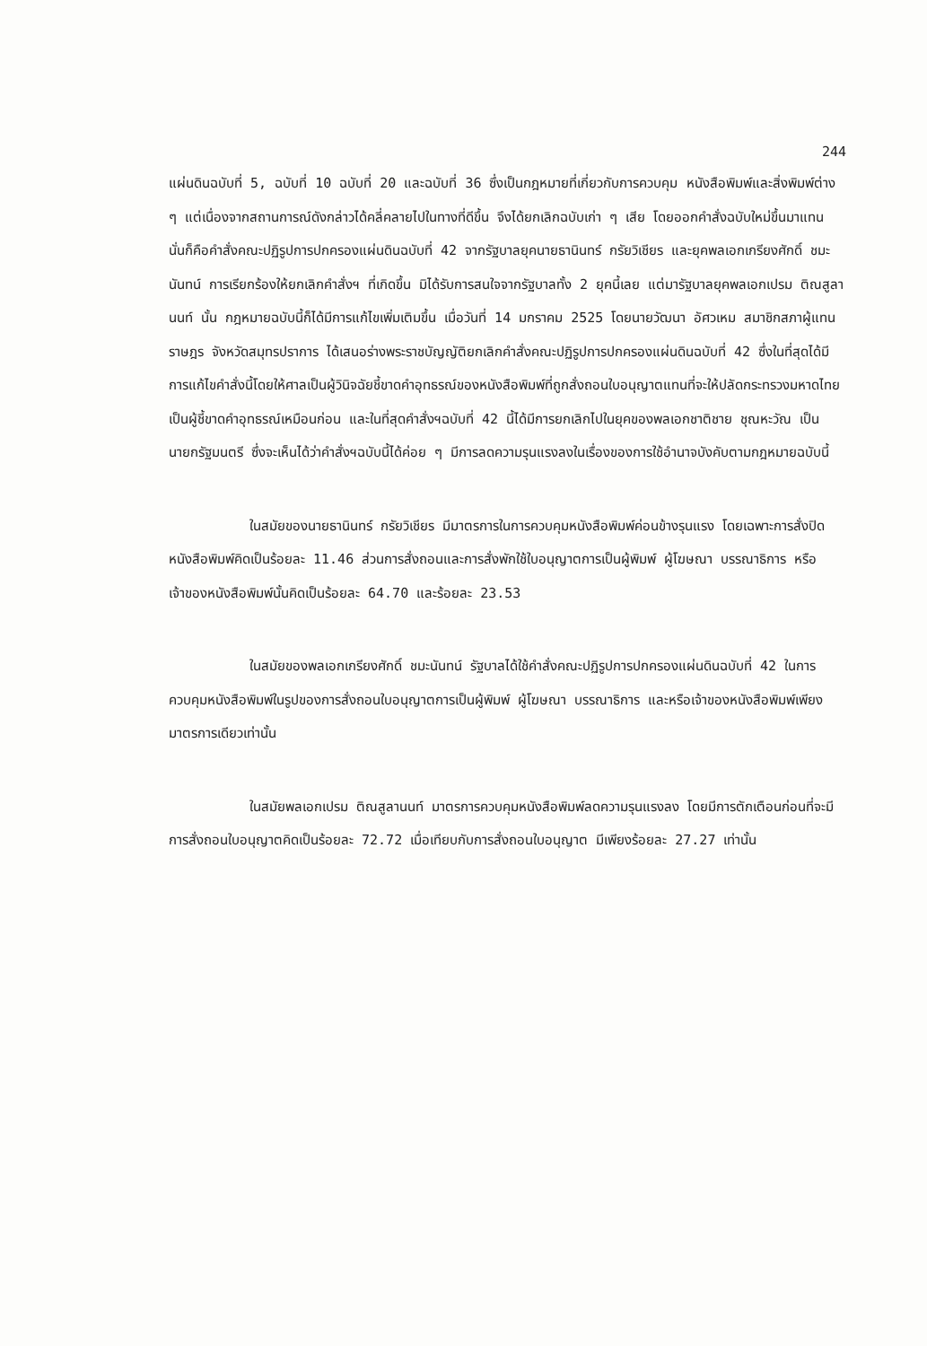244
แผ่นดินฉบับที่ 5, ฉบับที่ 10 ฉบับที่ 20 และฉบับที่ 36 ซึ่งเป็นกฎหมายที่เกี่ยวกับการควบคุม หนังสือพิมพ์และสิ่งพิมพ์ต่าง ๆ แต่เนื่องจากสถานการณ์ดังกล่าวได้คลี่คลายไปในทางที่ดีขึ้น จึงได้ยกเลิกฉบับเก่า ๆ เสีย โดยออกคำสั่งฉบับใหม่ขึ้นมาแทน นั่นก็คือคำสั่งคณะปฏิรูปการปกครองแผ่นดินฉบับที่ 42 จากรัฐบาลยุคนายธานินทร์ กรัยวิเชียร และยุคพลเอกเกรียงศักดิ์ ชมะนันทน์ การเรียกร้องให้ยกเลิกคำสั่งฯ ที่เกิดขึ้น มิได้รับการสนใจจากรัฐบาลทั้ง 2 ยุคนี้เลย แต่มารัฐบาลยุคพลเอกเปรม ติณสูลานนท์ นั้น กฎหมายฉบับนี้ก็ได้มีการแก้ไขเพิ่มเติมขึ้น เมื่อวันที่ 14 มกราคม 2525 โดยนายวัฒนา อัศวเหม สมาชิกสภาผู้แทนราษฎร จังหวัดสมุทรปราการ ได้เสนอร่างพระราชบัญญัติยกเลิกคำสั่งคณะปฏิรูปการปกครองแผ่นดินฉบับที่ 42 ซึ่งในที่สุดได้มีการแก้ไขคำสั่งนี้โดยให้ศาลเป็นผู้วินิจฉัยชี้ขาดคำอุทธรณ์ของหนังสือพิมพ์ที่ถูกสั่งถอนใบอนุญาตแทนที่จะให้ปลัดกระทรวงมหาดไทยเป็นผู้ชี้ขาดคำอุทธรณ์เหมือนก่อน และในที่สุดคำสั่งฯฉบับที่ 42 นี้ได้มีการยกเลิกไปในยุคของพลเอกชาติชาย ชุณหะวัณ เป็นนายกรัฐมนตรี ซึ่งจะเห็นได้ว่าคำสั่งฯฉบับนี้ได้ค่อย ๆ มีการลดความรุนแรงลงในเรื่องของการใช้อำนาจบังคับตามกฎหมายฉบับนี้
ในสมัยของนายธานินทร์ กรัยวิเชียร มีมาตรการในการควบคุมหนังสือพิมพ์ค่อนข้างรุนแรง โดยเฉพาะการสั่งปิดหนังสือพิมพ์คิดเป็นร้อยละ 11.46 ส่วนการสั่งถอนและการสั่งพักใช้ใบอนุญาตการเป็นผู้พิมพ์ ผู้โฆษณา บรรณาธิการ หรือเจ้าของหนังสือพิมพ์นั้นคิดเป็นร้อยละ 64.70 และร้อยละ 23.53
ในสมัยของพลเอกเกรียงศักดิ์ ชมะนันทน์ รัฐบาลได้ใช้คำสั่งคณะปฏิรูปการปกครองแผ่นดินฉบับที่ 42 ในการควบคุมหนังสือพิมพ์ในรูปของการสั่งถอนใบอนุญาตการเป็นผู้พิมพ์ ผู้โฆษณา บรรณาธิการ และหรือเจ้าของหนังสือพิมพ์เพียงมาตรการเดียวเท่านั้น
ในสมัยพลเอกเปรม ติณสูลานนท์ มาตรการควบคุมหนังสือพิมพ์ลดความรุนแรงลง โดยมีการตักเตือนก่อนที่จะมีการสั่งถอนใบอนุญาตคิดเป็นร้อยละ 72.72 เมื่อเทียบกับการสั่งถอนใบอนุญาต มีเพียงร้อยละ 27.27 เท่านั้น